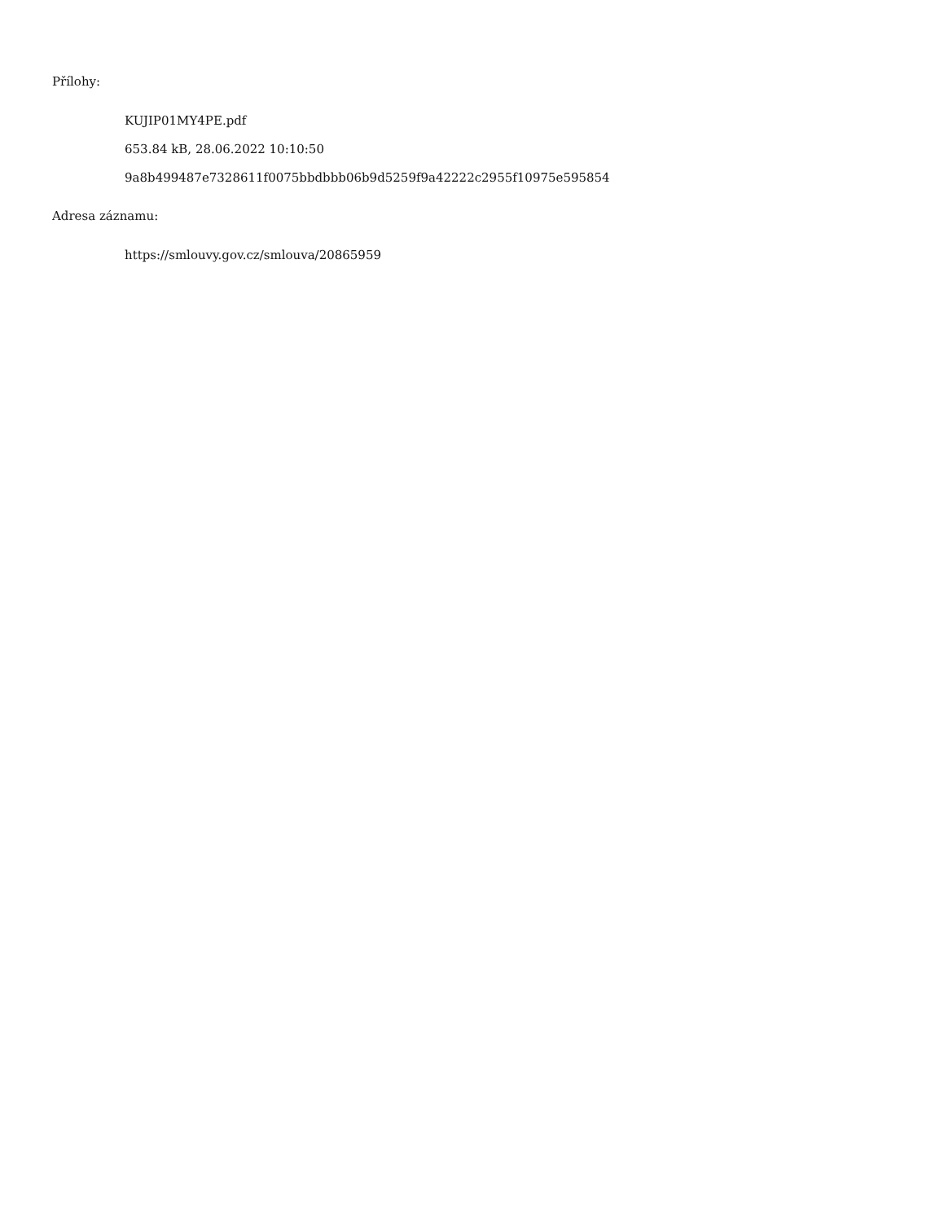Přílohy:
KUJIP01MY4PE.pdf
653.84 kB, 28.06.2022 10:10:50
9a8b499487e7328611f0075bbdbbb06b9d5259f9a42222c2955f10975e595854
Adresa záznamu:
https://smlouvy.gov.cz/smlouva/20865959